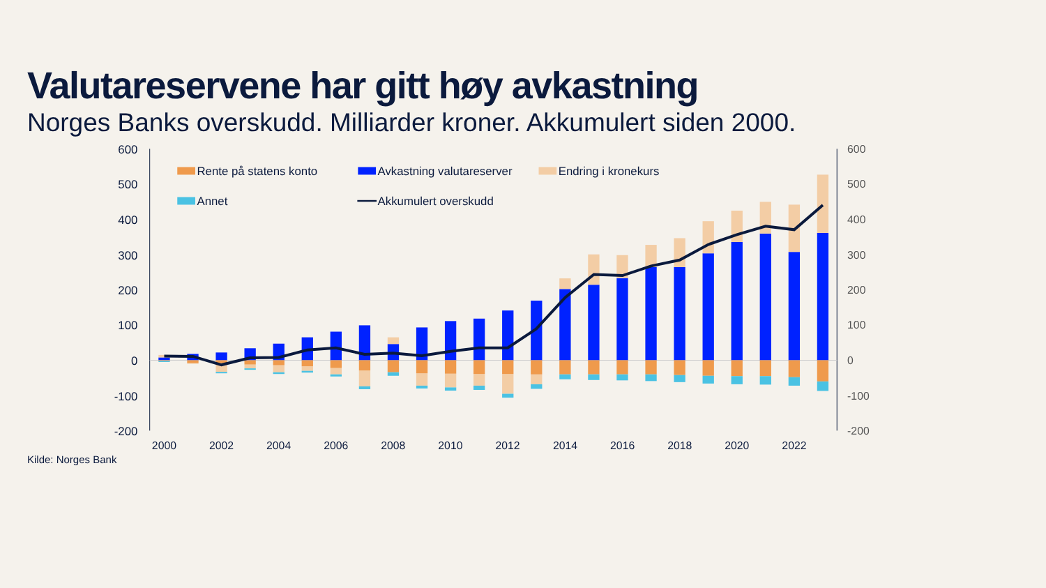Valutareservene har gitt høy avkastning
Norges Banks overskudd. Milliarder kroner. Akkumulert siden 2000.
600
500
400
300
200
100
0
-100
-200
600
500
400
300
200
100
0
-100
-200
Rente på statens konto
Avkastning valutareserver
Endring i kronekurs
Annet
Akkumulert overskudd
2000
2002
2004
2006
2008
2010
2012
2014
2016
2018
2020
2022
Kilde: Norges Bank